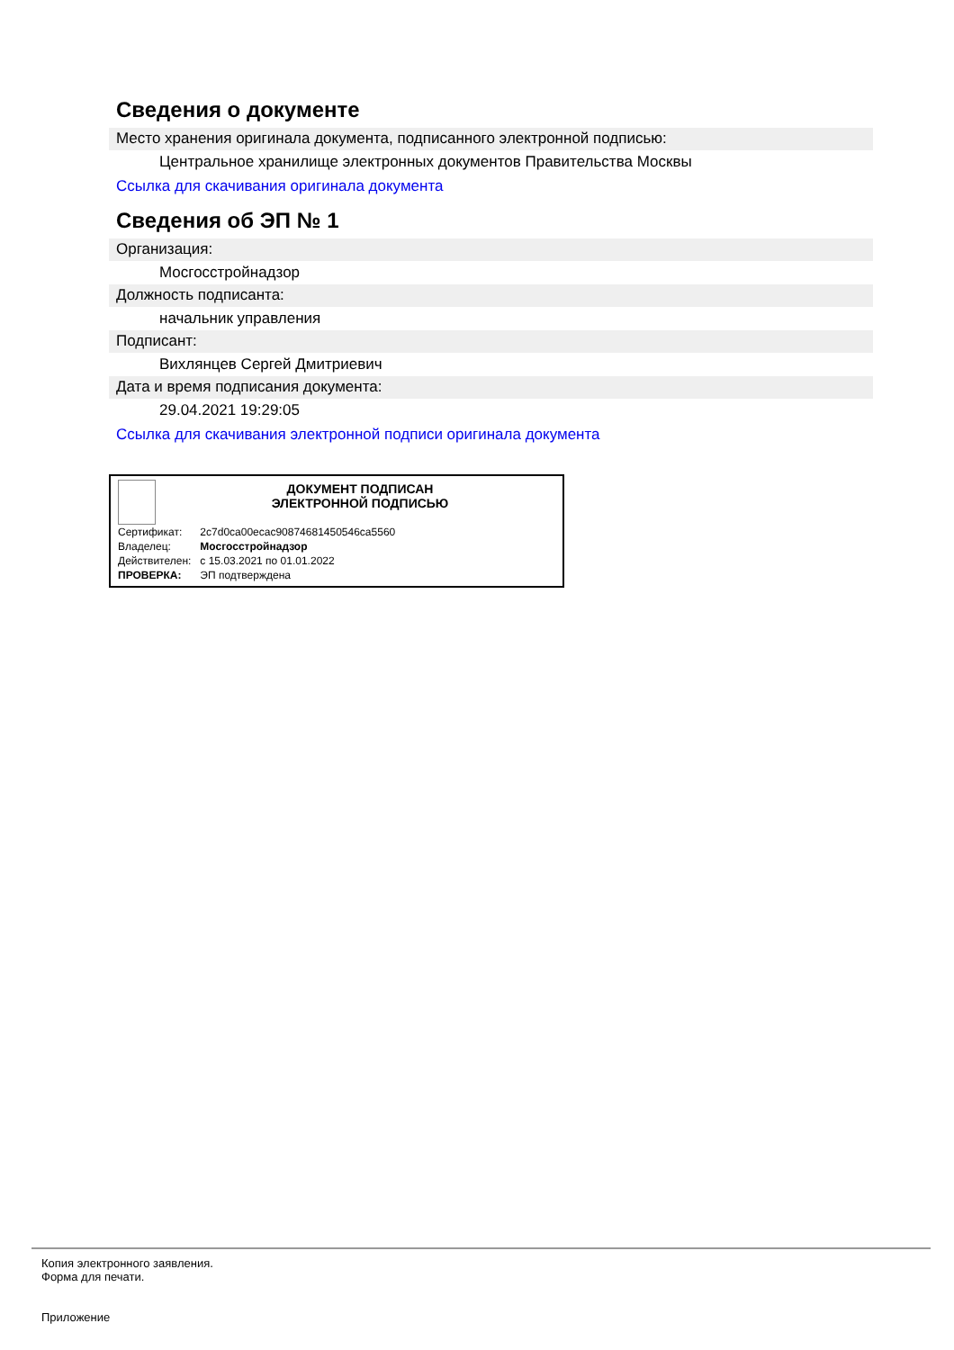Сведения о документе
Место хранения оригинала документа, подписанного электронной подписью:
Центральное хранилище электронных документов Правительства Москвы
Ссылка для скачивания оригинала документа
Сведения об ЭП № 1
Организация:
Мосгосстройнадзор
Должность подписанта:
начальник управления
Подписант:
Вихлянцев Сергей Дмитриевич
Дата и время подписания документа:
29.04.2021 19:29:05
Ссылка для скачивания электронной подписи оригинала документа
ДОКУМЕНТ ПОДПИСАН
ЭЛЕКТРОННОЙ ПОДПИСЬЮ
| Сертификат: | 2c7d0ca00ecac90874681450546ca5560 |
| Владелец: | Мосгосстройнадзор |
| Действителен: | с 15.03.2021 по 01.01.2022 |
| ПРОВЕРКА: | ЭП подтверждена |
Копия электронного заявления.
Форма для печати.
Приложение